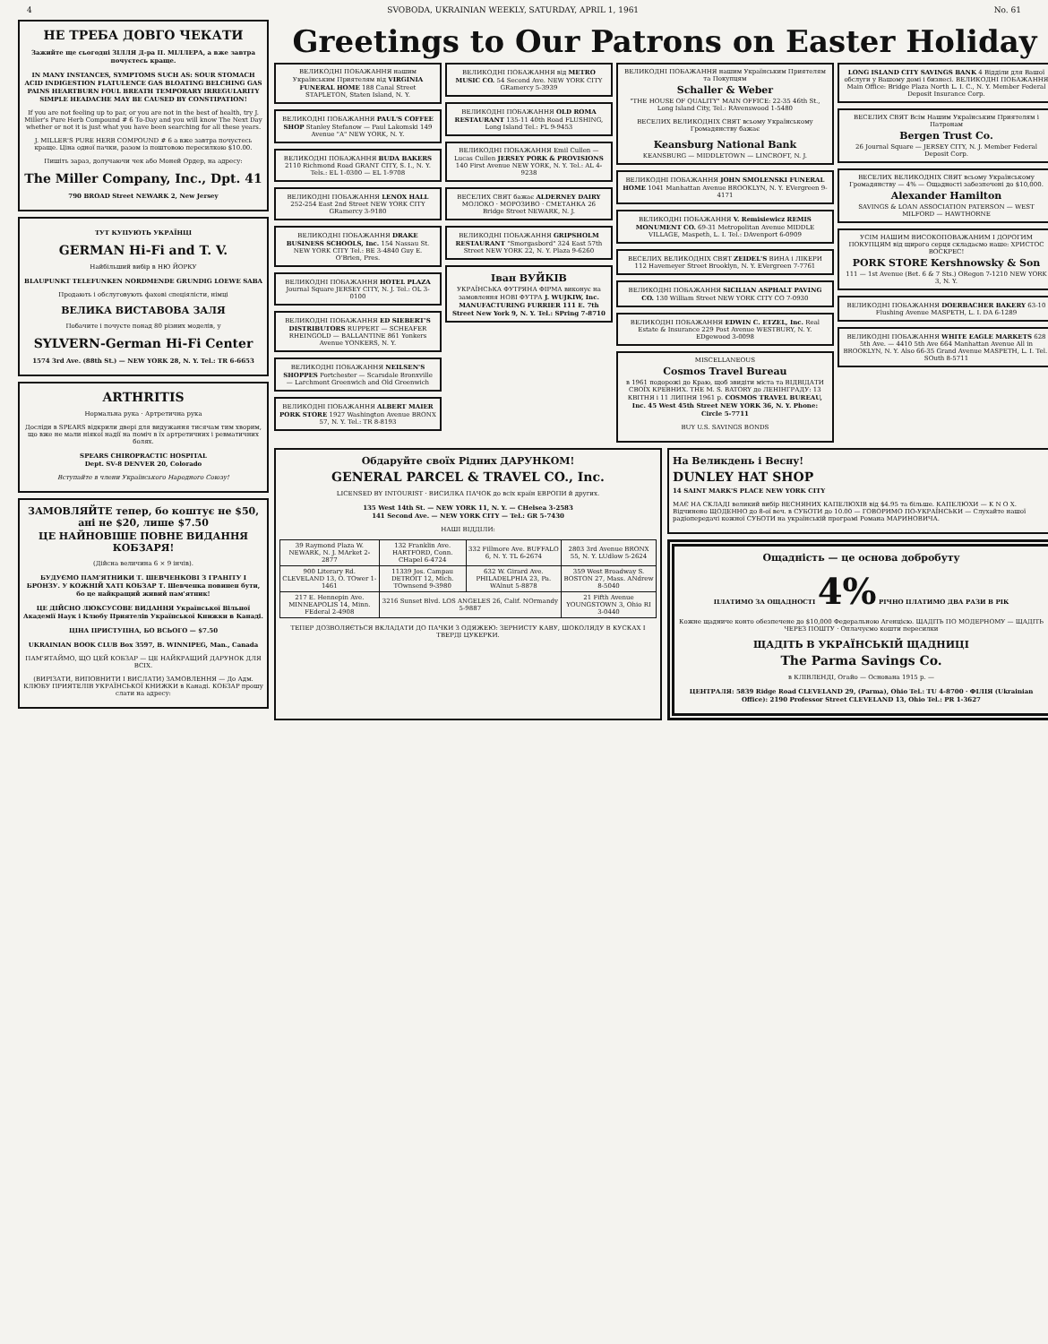4 SVOBODA, UKRAINIAN WEEKLY, SATURDAY, APRIL 1, 1961 No. 61
НЕ ТРЕБА ДОВГО ЧЕКАТИ
Зажийте ще сьогодні ЗІЛЛЯ Д-ра П. МІЛЛЕРА, а вже завтра почуєтесь краще.
IN MANY INSTANCES, SYMPTOMS SUCH AS: SOUR STOMACH ACID INDIGESTION FLATULENCE GAS BLOATING BELCHING GAS PAINS HEARTBURN FOUL BREATH TEMPORARY IRREGULARITY SIMPLE HEADACHE MAY BE CAUSED BY CONSTIPATION!
If you are not feeling up to par, or you are not in the best of health, try J. Miller's Pure Herb Compound # 6 To-Day and you will know The Next Day whether or not it is just what you have been searching for all these years.
J. MILLER'S PURE HERB COMPOUND # 6 а вже завтра почуєтесь краще. Ціна одної пачки, разом із поштовою пересилкою $10.00.
Пишіть зараз, долучаючи чек або Моней Ордер, на адресу:
The Miller Company, Inc., Dpt. 41
790 BROAD Street NEWARK 2, New Jersey
ТУТ КУПУЮТЬ УКРАЇНЦІ
GERMAN Hi-Fi and T. V.
Найбільший вибір в НЮ ЙОРКУ
BLAUPUNKT TELEFUNKEN NORDMENDE GRUNDIG LOEWE SABA
Продають і обслуговують фахові спеціялісти, німці
ВЕЛИКА ВИСТАВОВА ЗАЛЯ
Побачите і почуєте понад 80 різних моделів, у
SYLVERN-German Hi-Fi Center
1574 3rd Ave. (88th St.) — NEW YORK 28, N. Y. Tel.: TR 6-6653
ARTHRITIS
Нормальна рука · Артретична рука
Досліди в SPEARS відкрили двері для видужання тисячам тим хворим, що вже не мали ніякої надії на поміч в їх артретичних і ревматичних болях.
SPEARS CHIROPRACTIC HOSPITAL
Dept. SV-8 DENVER 20, Colorado
Вступайте в члени Українського Народного Союзу!
ЗАМОВЛЯЙТЕ тепер, бо коштує не $50, ані не $20, лише $7.50
ЦЕ НАЙНОВІШЕ ПОВНЕ ВИДАННЯ КОБЗАРЯ!
(Дійсна величина 6 × 9 інчів).
БУДУЄМО ПАМ'ЯТНИКИ Т. ШЕВЧЕНКОВІ З ГРАНІТУ І БРОНЗУ. У КОЖНІЙ ХАТІ КОБЗАР Т. Шевченка повинен бути, бо це найкращий живий пам'ятник!
ЦЕ ДІЙСНО ЛЮКСУСОВЕ ВИДАННЯ Української Вільної Академії Наук і Клюбу Приятелів Української Книжки в Канаді.
ЦІНА ПРИСТУПНА, БО ВСЬОГО — $7.50
UKRAINIAN BOOK CLUB Box 3597, B. WINNIPEG, Man., Canada
ПАМ'ЯТАЙМО, ЩО ЦЕЙ КОБЗАР — ЦЕ НАЙКРАЩИЙ ДАРУНОК ДЛЯ ВСІХ.
(ВИРІЗАТИ, ВИПОВНИТИ І ВИСЛАТИ) ЗАМОВЛЕННЯ — До Адм. КЛЮБУ ПРИЯТЕЛІВ УКРАЇНСЬКОЇ КНИЖКИ в Канаді. КОБЗАР прошу слати на адресу:
Greetings to Our Patrons on Easter Holiday
ВЕЛИКОДНІ ПОБАЖАННЯ нашим Українським Приятелям від VIRGINIA FUNERAL HOME 188 Canal Street STAPLETON, Staten Island, N. Y.
ВЕЛИКОДНІ ПОБАЖАННЯ PAUL'S COFFEE SHOP Stanley Stefanow — Paul Lakomski 149 Avenue "A" NEW YORK, N. Y.
ВЕЛИКОДНІ ПОБАЖАННЯ BUDA BAKERS 2110 Richmond Road GRANT CITY, S. I., N. Y. Tels.: EL 1-0300 — EL 1-9708
ВЕЛИКОДНІ ПОБАЖАННЯ LENOX HALL 252-254 East 2nd Street NEW YORK CITY GRamercy 3-9180
ВЕЛИКОДНІ ПОБАЖАННЯ DRAKE BUSINESS SCHOOLS, Inc. 154 Nassau St. NEW YORK CITY Tel.: BE 3-4840 Guy E. O'Brien, Pres.
ВЕЛИКОДНІ ПОБАЖАННЯ HOTEL PLAZA Journal Square JERSEY CITY, N. J. Tel.: OL 3-0100
ВЕЛИКОДНІ ПОБАЖАННЯ ED SIEBERT'S DISTRIBUTORS RUPPERT — SCHEAFER RHEINGOLD — BALLANTINE 861 Yonkers Avenue YONKERS, N. Y.
ВЕЛИКОДНІ ПОБАЖАННЯ NEILSEN'S SHOPPES Portchester — Scarsdale Bronxville — Larchmont Greenwich and Old Greenwich
ВЕЛИКОДНІ ПОБАЖАННЯ ALBERT MAIER PORK STORE 1927 Washington Avenue BRONX 57, N. Y. Tel.: TR 8-8193
ВЕЛИКОДНІ ПОБАЖАННЯ від METRO MUSIC CO. 54 Second Ave. NEW YORK CITY GRamercy 5-3939
ВЕЛИКОДНІ ПОБАЖАННЯ OLD ROMA RESTAURANT 135-11 40th Road FLUSHING, Long Island Tel.: FL 9-9453
ВЕЛИКОДНІ ПОБАЖАННЯ Emil Cullen — Lucas Cullen JERSEY PORK & PROVISIONS 140 First Avenue NEW YORK, N. Y. Tel.: AL 4-9238
ВЕСЕЛИХ СВЯТ бажає ALDERNEY DAIRY МОЛОКО · МОРОЗИВО · СМЕТАНКА 26 Bridge Street NEWARK, N. J.
ВЕЛИКОДНІ ПОБАЖАННЯ GRIPSHOLM RESTAURANT "Smorgasbord" 324 East 57th Street NEW YORK 22, N. Y. Plaza 9-6260
Іван ВУЙКІВ
УКРАЇНСЬКА ФУТРЯНА ФІРМА виконує на замовлення НОВІ ФУТРА J. WUJKIW, Inc. MANUFACTURING FURRIER 111 E. 7th Street New York 9, N. Y. Tel.: SPring 7-8710
ВЕЛИКОДНІ ПОБАЖАННЯ нашим Українським Приятелям та Покупцям
Schaller & Weber
"THE HOUSE OF QUALITY" MAIN OFFICE: 22-35 46th St., Long Island City, Tel.: RAvenswood 1-5480
ВЕСЕЛИХ ВЕЛИКОДНІХ СВЯТ всьому Українському Громадянству бажає
Keansburg National Bank
KEANSBURG — MIDDLETOWN — LINCROFT, N. J.
ВЕЛИКОДНІ ПОБАЖАННЯ JOHN SMOLENSKI FUNERAL HOME 1041 Manhattan Avenue BROOKLYN, N. Y. EVergreen 9-4171
ВЕЛИКОДНІ ПОБАЖАННЯ V. Remisiewicz REMIS MONUMENT CO. 69-31 Metropolitan Avenue MIDDLE VILLAGE, Maspeth, L. I. Tel.: DAvenport 6-0909
ВЕСЕЛИХ ВЕЛИКОДНІХ СВЯТ ZEIDEL'S ВИНА і ЛІКЕРИ 112 Havemeyer Street Brooklyn, N. Y. EVergreen 7-7761
ВЕЛИКОДНІ ПОБАЖАННЯ SICILIAN ASPHALT PAVING CO. 130 William Street NEW YORK CITY CO 7-0930
ВЕЛИКОДНІ ПОБАЖАННЯ EDWIN C. ETZEL, Inc. Real Estate & Insurance 229 Post Avenue WESTBURY, N. Y. EDgewood 3-0098
MISCELLANEOUS
Cosmos Travel Bureau
в 1961 подорожі до Краю, щоб звидіти міста та ВІДВІДАТИ СВОЇХ КРЕВНИХ. THE M. S. BATORY до ЛЕНІНГРАДУ: 13 КВІТНЯ і 11 ЛИПНЯ 1961 р. COSMOS TRAVEL BUREAU, Inc. 45 West 45th Street NEW YORK 36, N. Y. Phone: Circle 5-7711
BUY U.S. SAVINGS BONDS
LONG ISLAND CITY SAVINGS BANK 4 Відділи для Вашої обслуги у Вашому домі і бизнесі. ВЕЛИКОДНІ ПОБАЖАННЯ Main Office: Bridge Plaza North L. I. C., N. Y. Member Federal Deposit Insurance Corp.
ВЕСЕЛИХ СВЯТ Всім Нашим Українським Приятелям і Патронам
Bergen Trust Co.
26 Journal Square — JERSEY CITY, N. J. Member Federal Deposit Corp.
ВЕСЕЛИХ ВЕЛИКОДНІХ СВЯТ всьому Українському Громадянству — 4% — Ощадності забезпечені до $10,000.
Alexander Hamilton
SAVINGS & LOAN ASSOCIATION PATERSON — WEST MILFORD — HAWTHORNE
УСІМ НАШИМ ВИСОКОПОВАЖАНИМ І ДОРОГИМ ПОКУПЦЯМ від щирого серця складаємо наше: ХРИСТОС ВОСКРЕС!
PORK STORE Kershnowsky & Son
111 — 1st Avenue (Bet. 6 & 7 Sts.) ORegon 7-1210 NEW YORK 3, N. Y.
ВЕЛИКОДНІ ПОБАЖАННЯ DOERBACHER BAKERY 63-10 Flushing Avenue MASPETH, L. I. DA 6-1289
ВЕЛИКОДНІ ПОБАЖАННЯ WHITE EAGLE MARKETS 628 5th Ave. — 4410 5th Ave 664 Manhattan Avenue All in BROOKLYN, N. Y. Also 66-35 Grand Avenue MASPETH, L. I. Tel.: SOuth 8-5711
Обдаруйте своїх Рідних ДАРУНКОМ!
GENERAL PARCEL & TRAVEL CO., Inc.
LICENSED BY INTOURIST · ВИСИЛКА ПАЧОК до всіх країн ЕВРОПИ й других.
135 West 14th St. — NEW YORK 11, N. Y. — CHelsea 3-2583
141 Second Ave. — NEW YORK CITY — Tel.: GR 5-7430
НАШІ ВІДДІЛИ:
| 39 Raymond Plaza W. NEWARK, N. J. MArket 2-2877 | 132 Franklin Ave. HARTFORD, Conn. CHapel 6-4724 | 332 Fillmore Ave. BUFFALO 6, N. Y. TL 6-2674 | 2803 3rd Avenue BRONX 55, N. Y. LUdlow 5-2624 |
| 900 Literary Rd. CLEVELAND 13, O. TOwer 1-1461 | 11339 Jos. Campau DETROIT 12, Mich. TOwnsend 9-3980 | 632 W. Girard Ave. PHILADELPHIA 23, Pa. WAlnut 5-8878 | 359 West Broadway S. BOSTON 27, Mass. ANdrew 8-5040 |
| 217 E. Hennepin Ave. MINNEAPOLIS 14, Minn. FEderal 2-4908 | 3216 Sunset Blvd. LOS ANGELES 26, Calif. NOrmandy 5-9887 | | 21 Fifth Avenue YOUNGSTOWN 3, Ohio RI 3-0440 |
ТЕПЕР ДОЗВОЛЯЄТЬСЯ ВКЛАДАТИ ДО ПАЧКИ З ОДЯЖЕЮ: ЗЕРНИСТУ КАВУ, ШОКОЛЯДУ В КУСКАХ І ТВЕРДІ ЦУКЕРКИ.
На Великдень і Весну!
DUNLEY HAT SHOP
14 SAINT MARK'S PLACE NEW YORK CITY
МАЄ НА СКЛАДІ великий вибір ВЕСНЯНИХ КАПЕЛЮХІВ від $4.95 та більше. КАПЕЛЮХИ — K N O X. Відчинено ЩОДЕННО до 8-ої веч. в СУБОТИ до 10.00 — ГОВОРИМО ПО-УКРАЇНСЬКИ — Слухайте нашої радіопередачі кожної СУБОТИ на українській програмі Романа МАРИНОВИЧА.
Ощадність — це основа добробуту
ПЛАТИМО ЗА ОЩАДНОСТІ 4% РІЧНО ПЛАТИМО ДВА РАЗИ В РІК
Кожне щадниче конто обезпечене до $10,000 Федеральною Агенцією. ЩАДІТЬ ПО МОДЕРНОМУ — ЩАДІТЬ ЧЕРЕЗ ПОШТУ · Оплачуємо кошти пересилки
ЩАДІТЬ В УКРАЇНСЬКІЙ ЩАДНИЦІ
The Parma Savings Co.
в КЛІВЛЕНДІ, Огайо — Основана 1915 р. —
ЦЕНТРАЛЯ: 5839 Ridge Road CLEVELAND 29, (Parma), Ohio Tel.: TU 4-8700 · ФІЛІЯ (Ukrainian Office): 2190 Professor Street CLEVELAND 13, Ohio Tel.: PR 1-3627